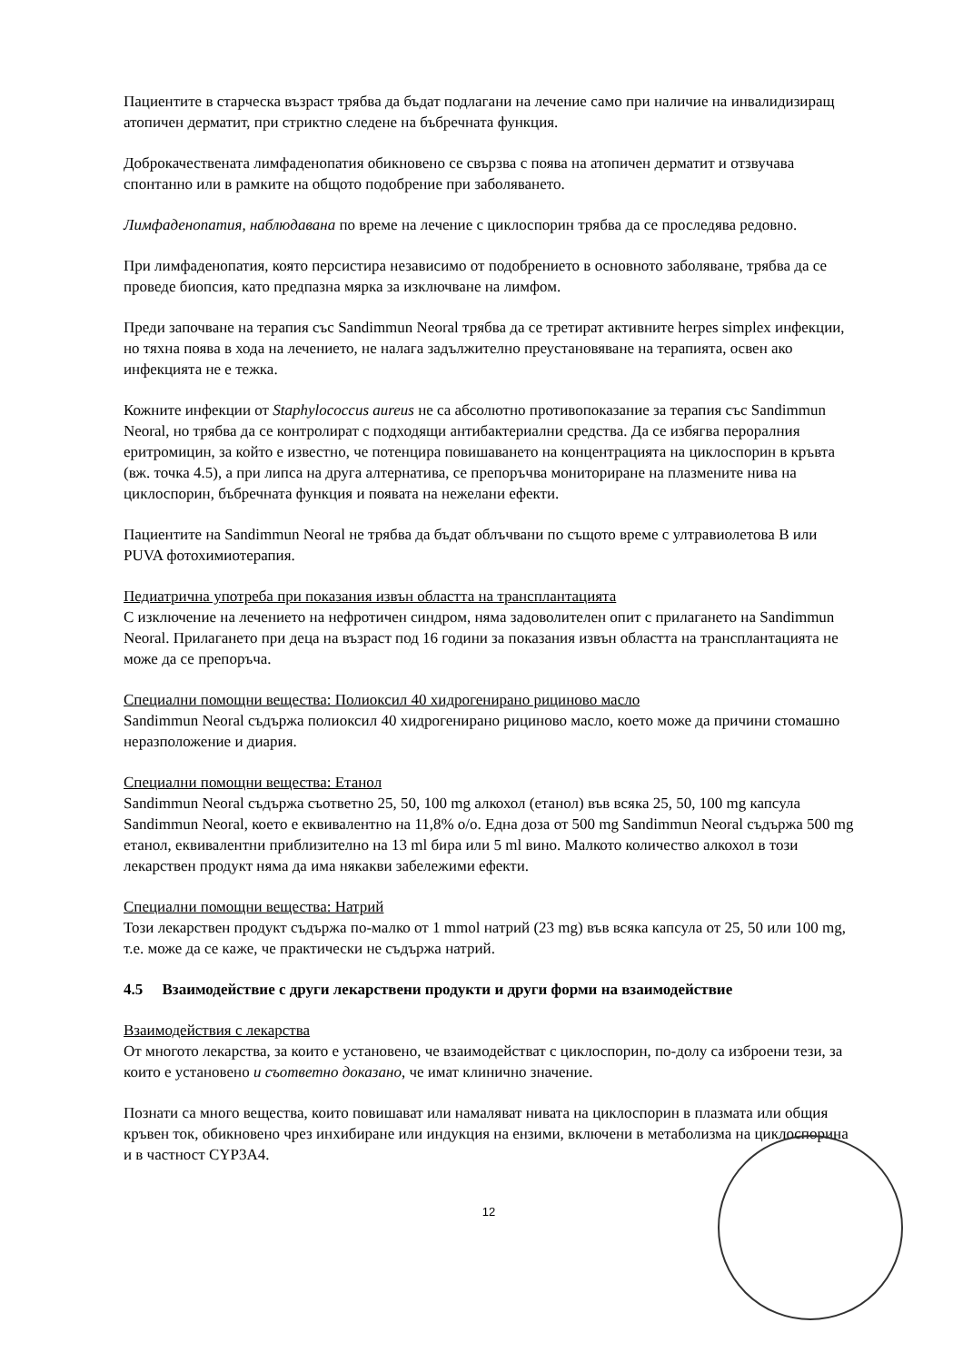Пациентите в старческа възраст трябва да бъдат подлагани на лечение само при наличие на инвалидизиращ атопичен дерматит, при стриктно следене на бъбречната функция.
Доброкачествената лимфаденопатия обикновено се свързва с поява на атопичен дерматит и отзвучава спонтанно или в рамките на общото подобрение при заболяването.
Лимфаденопатия, наблюдавана по време на лечение с циклоспорин трябва да се проследява редовно.
При лимфаденопатия, която персистира независимо от подобрението в основното заболяване, трябва да се проведе биопсия, като предпазна мярка за изключване на лимфом.
Преди започване на терапия със Sandimmun Neoral трябва да се третират активните herpes simplex инфекции, но тяхна поява в хода на лечението, не налага задължително преустановяване на терапията, освен ако инфекцията не е тежка.
Кожните инфекции от Staphylococcus aureus не са абсолютно противопоказание за терапия със Sandimmun Neoral, но трябва да се контролират с подходящи антибактериални средства. Да се избягва пероралния еритромицин, за който е известно, че потенцира повишаването на концентрацията на циклоспорин в кръвта (вж. точка 4.5), а при липса на друга алтернатива, се препоръчва мониториране на плазмените нива на циклоспорин, бъбречната функция и появата на нежелани ефекти.
Пациентите на Sandimmun Neoral не трябва да бъдат облъчвани по същото време с ултравиолетова B или PUVA фотохимиотерапия.
Педиатрична употреба при показания извън областта на трансплантацията
С изключение на лечението на нефротичен синдром, няма задоволителен опит с прилагането на Sandimmun Neoral. Прилагането при деца на възраст под 16 години за показания извън областта на трансплантацията не може да се препоръча.
Специални помощни вещества: Полиоксил 40 хидрогенирано рициново масло
Sandimmun Neoral съдържа полиоксил 40 хидрогенирано рициново масло, което може да причини стомашно неразположение и диария.
Специални помощни вещества: Етанол
Sandimmun Neoral съдържа съответно 25, 50, 100 mg алкохол (етанол) във всяка 25, 50, 100 mg капсула Sandimmun Neoral, което е еквивалентно на 11,8% о/о. Една доза от 500 mg Sandimmun Neoral съдържа 500 mg етанол, еквивалентни приблизително на 13 ml бира или 5 ml вино. Малкото количество алкохол в този лекарствен продукт няма да има някакви забележими ефекти.
Специални помощни вещества: Натрий
Този лекарствен продукт съдържа по-малко от 1 mmol натрий (23 mg) във всяка капсула от 25, 50 или 100 mg, т.е. може да се каже, че практически не съдържа натрий.
4.5 Взаимодействие с други лекарствени продукти и други форми на взаимодействие
Взаимодействия с лекарства
От многото лекарства, за които е установено, че взаимодействат с циклоспорин, по-долу са изброени тези, за които е установено и съответно доказано, че имат клинично значение.
Познати са много вещества, които повишават или намаляват нивата на циклоспорин в плазмата или общия кръвен ток, обикновено чрез инхибиране или индукция на ензими, включени в метаболизма на циклоспорина и в частност CYP3A4.
12